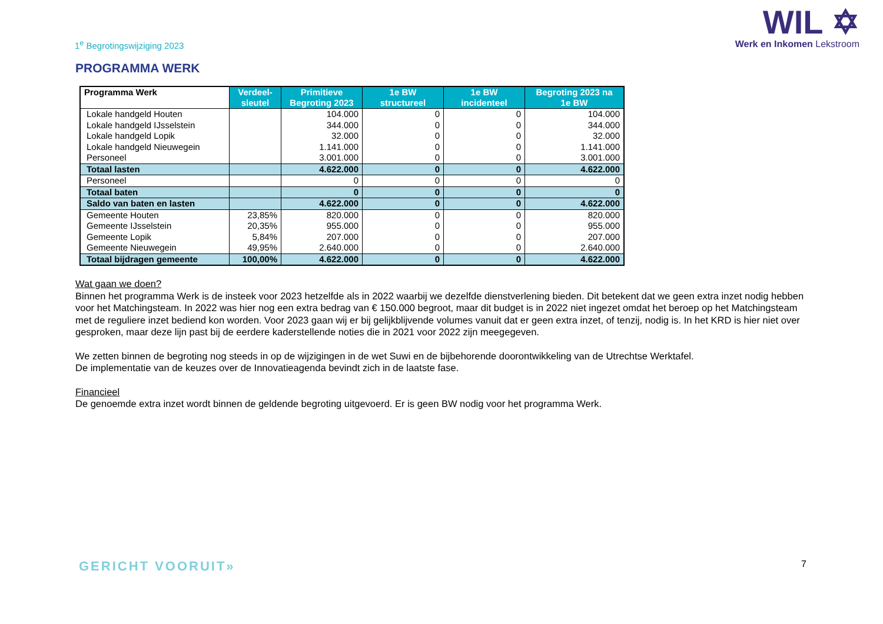1<sup>e</sup> Begrotingswijziging 2023
WIL ✡
Werk en Inkomen Lekstroom
PROGRAMMA WERK
| Programma Werk | Verdeel- sleutel | Primitieve Begroting 2023 | 1e BW structureel | 1e BW incidenteel | Begroting 2023 na 1e BW |
| --- | --- | --- | --- | --- | --- |
| Lokale handgeld Houten | | 104.000 | 0 | 0 | 104.000 |
| Lokale handgeld IJsselstein | | 344.000 | 0 | 0 | 344.000 |
| Lokale handgeld Lopik | | 32.000 | 0 | 0 | 32.000 |
| Lokale handgeld Nieuwegein | | 1.141.000 | 0 | 0 | 1.141.000 |
| Personeel | | 3.001.000 | 0 | 0 | 3.001.000 |
| Totaal lasten | | 4.622.000 | 0 | 0 | 4.622.000 |
| Personeel | | 0 | 0 | 0 | 0 |
| Totaal baten | | 0 | 0 | 0 | 0 |
| Saldo van baten en lasten | | 4.622.000 | 0 | 0 | 4.622.000 |
| Gemeente Houten | 23,85% | 820.000 | 0 | 0 | 820.000 |
| Gemeente IJsselstein | 20,35% | 955.000 | 0 | 0 | 955.000 |
| Gemeente Lopik | 5,84% | 207.000 | 0 | 0 | 207.000 |
| Gemeente Nieuwegein | 49,95% | 2.640.000 | 0 | 0 | 2.640.000 |
| Totaal bijdragen gemeente | 100,00% | 4.622.000 | 0 | 0 | 4.622.000 |
Wat gaan we doen?
Binnen het programma Werk is de insteek voor 2023 hetzelfde als in 2022 waarbij we dezelfde dienstverlening bieden. Dit betekent dat we geen extra inzet nodig hebben voor het Matchingsteam. In 2022 was hier nog een extra bedrag van € 150.000 begroot, maar dit budget is in 2022 niet ingezet omdat het beroep op het Matchingsteam met de reguliere inzet bediend kon worden. Voor 2023 gaan wij er bij gelijkblijvende volumes vanuit dat er geen extra inzet, of tenzij, nodig is. In het KRD is hier niet over gesproken, maar deze lijn past bij de eerdere kaderstellende noties die in 2021 voor 2022 zijn meegegeven.
We zetten binnen de begroting nog steeds in op de wijzigingen in de wet Suwi en de bijbehorende doorontwikkeling van de Utrechtse Werktafel.
De implementatie van de keuzes over de Innovatieagenda bevindt zich in de laatste fase.
Financieel
De genoemde extra inzet wordt binnen de geldende begroting uitgevoerd. Er is geen BW nodig voor het programma Werk.
GERICHT VOORUIT»
7